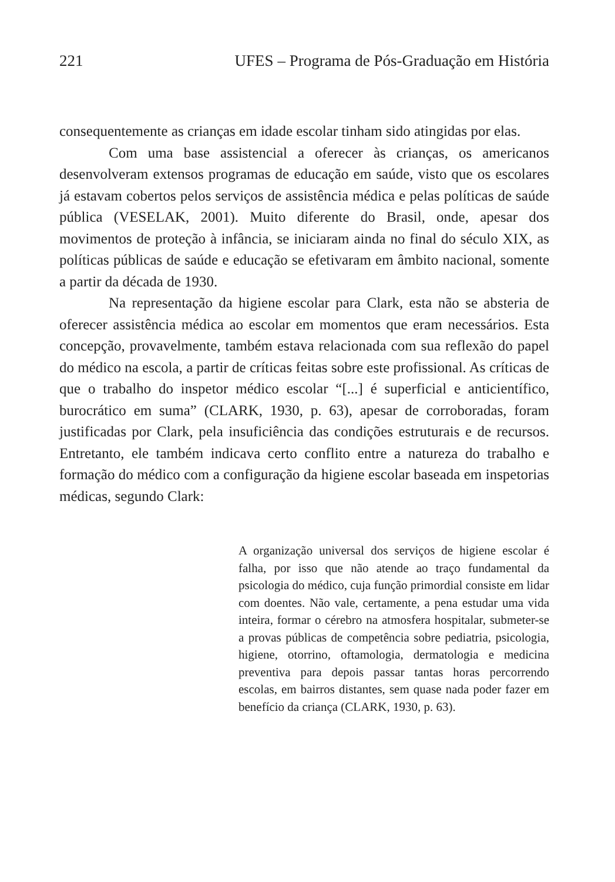221 UFES – Programa de Pós-Graduação em História
consequentemente as crianças em idade escolar tinham sido atingidas por elas.
Com uma base assistencial a oferecer às crianças, os americanos desenvolveram extensos programas de educação em saúde, visto que os escolares já estavam cobertos pelos serviços de assistência médica e pelas políticas de saúde pública (VESELAK, 2001). Muito diferente do Brasil, onde, apesar dos movimentos de proteção à infância, se iniciaram ainda no final do século XIX, as políticas públicas de saúde e educação se efetivaram em âmbito nacional, somente a partir da década de 1930.
Na representação da higiene escolar para Clark, esta não se absteria de oferecer assistência médica ao escolar em momentos que eram necessários. Esta concepção, provavelmente, também estava relacionada com sua reflexão do papel do médico na escola, a partir de críticas feitas sobre este profissional. As críticas de que o trabalho do inspetor médico escolar “[...] é superficial e anticientífico, burocrático em suma” (CLARK, 1930, p. 63), apesar de corroboradas, foram justificadas por Clark, pela insuficiência das condições estruturais e de recursos. Entretanto, ele também indicava certo conflito entre a natureza do trabalho e formação do médico com a configuração da higiene escolar baseada em inspetorias médicas, segundo Clark:
A organização universal dos serviços de higiene escolar é falha, por isso que não atende ao traço fundamental da psicologia do médico, cuja função primordial consiste em lidar com doentes. Não vale, certamente, a pena estudar uma vida inteira, formar o cérebro na atmosfera hospitalar, submeter-se a provas públicas de competência sobre pediatria, psicologia, higiene, otorrino, oftamologia, dermatologia e medicina preventiva para depois passar tantas horas percorrendo escolas, em bairros distantes, sem quase nada poder fazer em benefício da criança (CLARK, 1930, p. 63).